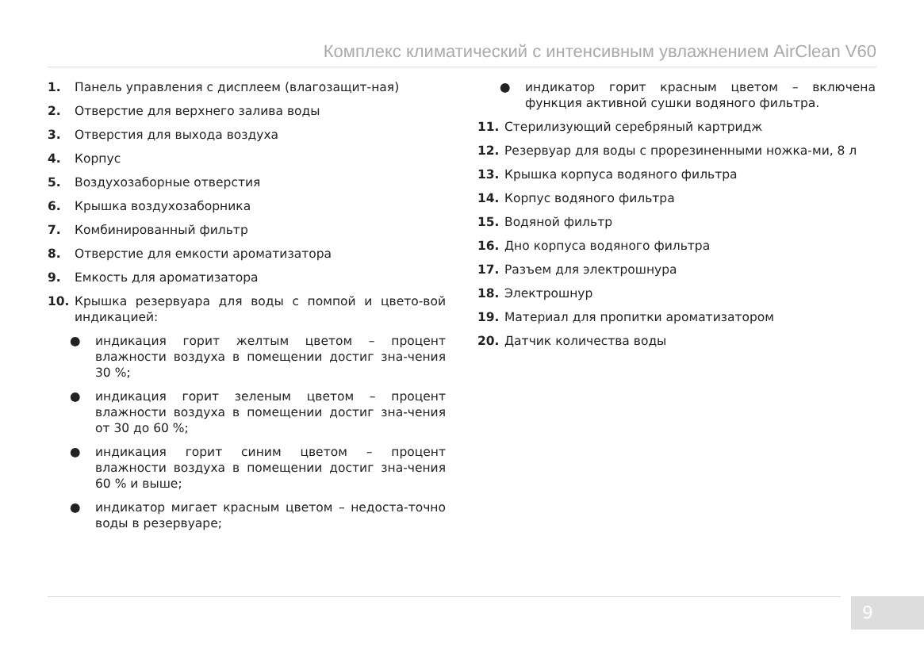Комплекс климатический с интенсивным увлажнением AirClean V60
1. Панель управления с дисплеем (влагозащит-ная)
2. Отверстие для верхнего залива воды
3. Отверстия для выхода воздуха
4. Корпус
5. Воздухозаборные отверстия
6. Крышка воздухозаборника
7. Комбинированный фильтр
8. Отверстие для емкости ароматизатора
9. Емкость для ароматизатора
10. Крышка резервуара для воды с помпой и цвето-вой индикацией:
● индикация горит желтым цветом – процент влажности воздуха в помещении достиг зна-чения 30 %;
● индикация горит зеленым цветом – процент влажности воздуха в помещении достиг зна-чения от 30 до 60 %;
● индикация горит синим цветом – процент влажности воздуха в помещении достиг зна-чения 60 % и выше;
● индикатор мигает красным цветом – недоста-точно воды в резервуаре;
● индикатор горит красным цветом – включена функция активной сушки водяного фильтра.
11. Стерилизующий серебряный картридж
12. Резервуар для воды с прорезиненными ножка-ми, 8 л
13. Крышка корпуса водяного фильтра
14. Корпус водяного фильтра
15. Водяной фильтр
16. Дно корпуса водяного фильтра
17. Разъем для электрошнура
18. Электрошнур
19. Материал для пропитки ароматизатором
20. Датчик количества воды
9